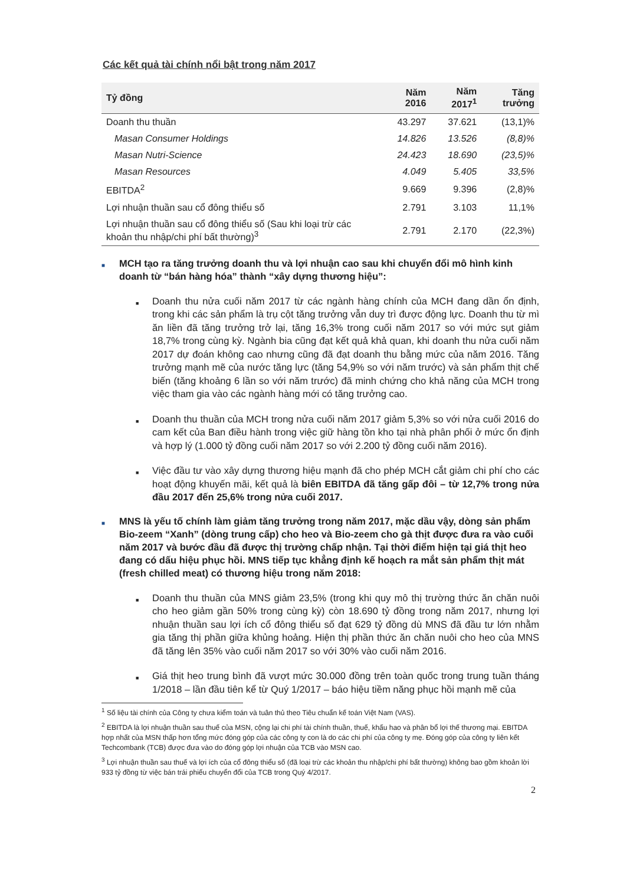Các kết quả tài chính nổi bật trong năm 2017
| Tỷ đồng | Năm 2016 | Năm 2017<sup>1</sup> | Tăng trưởng |
| --- | --- | --- | --- |
| Doanh thu thuần | 43.297 | 37.621 | (13,1)% |
| Masan Consumer Holdings | 14.826 | 13.526 | (8,8)% |
| Masan Nutri-Science | 24.423 | 18.690 | (23,5)% |
| Masan Resources | 4.049 | 5.405 | 33,5% |
| EBITDA<sup>2</sup> | 9.669 | 9.396 | (2,8)% |
| Lợi nhuận thuần sau cổ đông thiểu số | 2.791 | 3.103 | 11,1% |
| Lợi nhuận thuần sau cổ đông thiểu số (Sau khi loại trừ các khoản thu nhập/chi phí bất thường)<sup>3</sup> | 2.791 | 2.170 | (22,3%) |
■
MCH tạo ra tăng trưởng doanh thu và lợi nhuận cao sau khi chuyển đổi mô hình kinh doanh từ “bán hàng hóa” thành “xây dựng thương hiệu”:
■
Doanh thu nửa cuối năm 2017 từ các ngành hàng chính của MCH đang dần ổn định, trong khi các sản phẩm là trụ cột tăng trưởng vẫn duy trì được động lực. Doanh thu từ mì ăn liền đã tăng trưởng trở lại, tăng 16,3% trong cuối năm 2017 so với mức sụt giảm 18,7% trong cùng kỳ. Ngành bia cũng đạt kết quả khả quan, khi doanh thu nửa cuối năm 2017 dự đoán không cao nhưng cũng đã đạt doanh thu bằng mức của năm 2016. Tăng trưởng mạnh mẽ của nước tăng lực (tăng 54,9% so với năm trước) và sản phẩm thịt chế biến (tăng khoảng 6 lần so với năm trước) đã minh chứng cho khả năng của MCH trong việc tham gia vào các ngành hàng mới có tăng trưởng cao.
■
Doanh thu thuần của MCH trong nửa cuối năm 2017 giảm 5,3% so với nửa cuối 2016 do cam kết của Ban điều hành trong việc giữ hàng tồn kho tại nhà phân phối ở mức ổn định và hợp lý (1.000 tỷ đồng cuối năm 2017 so với 2.200 tỷ đồng cuối năm 2016).
■
Việc đầu tư vào xây dựng thương hiệu mạnh đã cho phép MCH cắt giảm chi phí cho các hoạt động khuyến mãi, kết quả là biên EBITDA đã tăng gấp đôi – từ 12,7% trong nửa đầu 2017 đến 25,6% trong nửa cuối 2017.
■
MNS là yếu tố chính làm giảm tăng trưởng trong năm 2017, mặc dầu vậy, dòng sản phẩm Bio-zeem “Xanh” (dòng trung cấp) cho heo và Bio-zeem cho gà thịt được đưa ra vào cuối năm 2017 và bước đầu đã được thị trường chấp nhận. Tại thời điểm hiện tại giá thịt heo đang có dấu hiệu phục hồi. MNS tiếp tục khẳng định kế hoạch ra mắt sản phẩm thịt mát (fresh chilled meat) có thương hiệu trong năm 2018:
■
Doanh thu thuần của MNS giảm 23,5% (trong khi quy mô thị trường thức ăn chăn nuôi cho heo giảm gần 50% trong cùng kỳ) còn 18.690 tỷ đồng trong năm 2017, nhưng lợi nhuận thuần sau lợi ích cổ đông thiểu số đạt 629 tỷ đồng dù MNS đã đầu tư lớn nhằm gia tăng thị phần giữa khủng hoảng. Hiện thị phần thức ăn chăn nuôi cho heo của MNS đã tăng lên 35% vào cuối năm 2017 so với 30% vào cuối năm 2016.
■
Giá thịt heo trung bình đã vượt mức 30.000 đồng trên toàn quốc trong trung tuần tháng 1/2018 – lần đầu tiên kể từ Quý 1/2017 – báo hiệu tiềm năng phục hồi mạnh mẽ của
<sup>1</sup> Số liệu tài chính của Công ty chưa kiểm toán và tuân thủ theo Tiêu chuẩn kế toán Việt Nam (VAS).
<sup>2</sup> EBITDA là lợi nhuận thuần sau thuế của MSN, cộng lại chi phí tài chính thuần, thuế, khấu hao và phân bổ lợi thế thương mại. EBITDA hợp nhất của MSN thấp hơn tổng mức đóng góp của các công ty con là do các chi phí của công ty mẹ. Đóng góp của công ty liên kết Techcombank (TCB) được đưa vào do đóng góp lợi nhuận của TCB vào MSN cao.
<sup>3</sup> Lợi nhuận thuần sau thuế và lợi ích của cổ đông thiểu số (đã loại trừ các khoản thu nhập/chi phí bất thường) không bao gồm khoản lời 933 tỷ đồng từ việc bán trái phiếu chuyển đổi của TCB trong Quý 4/2017.
2